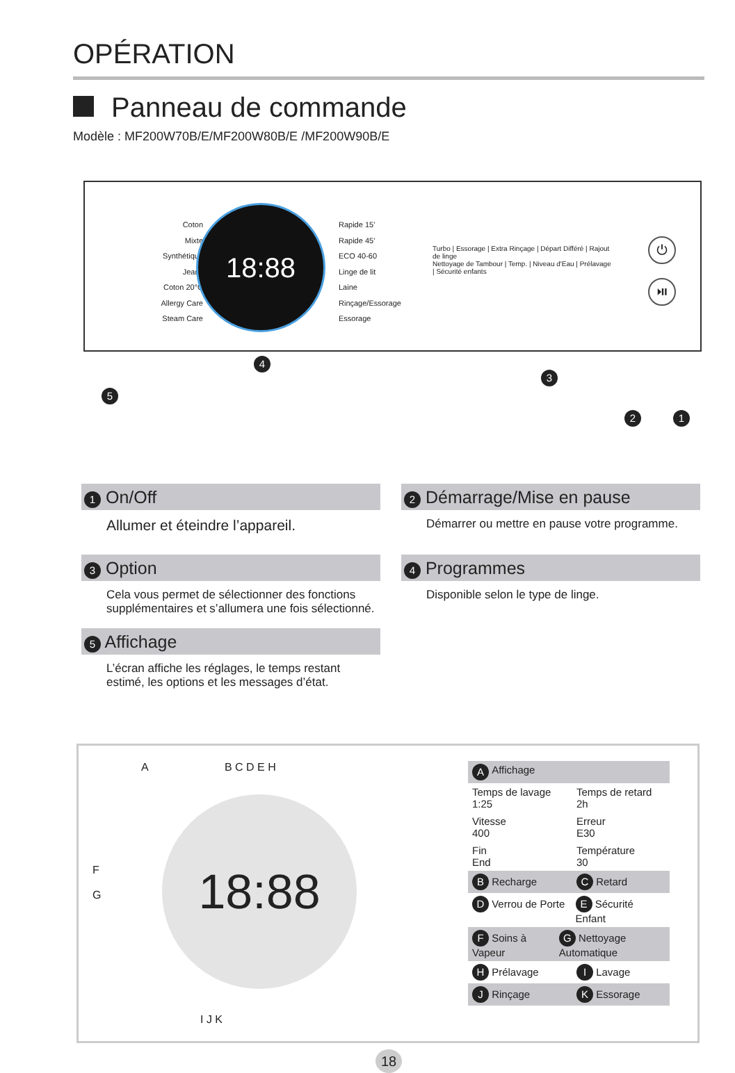OPÉRATION
Panneau de commande
Modèle : MF200W70B/E/MF200W80B/E /MF200W90B/E
Coton
Mixte
Synthétique
Jeans
Coton 20°C
Allergy Care
Steam Care
18:88
Rapide 15'
Rapide 45'
ECO 40-60
Linge de lit
Laine
Rinçage/Essorage
Essorage
Turbo | Essorage | Extra Rinçage | Départ Différé | Rajout de linge
Nettoyage de Tambour | Temp. | Niveau d'Eau | Prélavage | Sécurité enfants
⏻
⏯
4
3
5
2 1
1 On/Off
Allumer et éteindre l’appareil.
2 Démarrage/Mise en pause
Démarrer ou mettre en pause votre programme.
3 Option
Cela vous permet de sélectionner des fonctions supplémentaires et s’allumera une fois sélectionné.
4 Programmes
Disponible selon le type de linge.
5 Affichage
L’écran affiche les réglages, le temps restant estimé, les options et les messages d’état.
A B C D E H
F
G
18:88
I J K
A Affichage
Temps de lavage
1:25 Temps de retard
2h
Vitesse
400 Erreur
E30
Fin
End Température
30
B Recharge C Retard
D Verrou de Porte E Sécurité Enfant
F Soins à Vapeur G Nettoyage Automatique
H Prélavage I Lavage
J Rinçage K Essorage
18